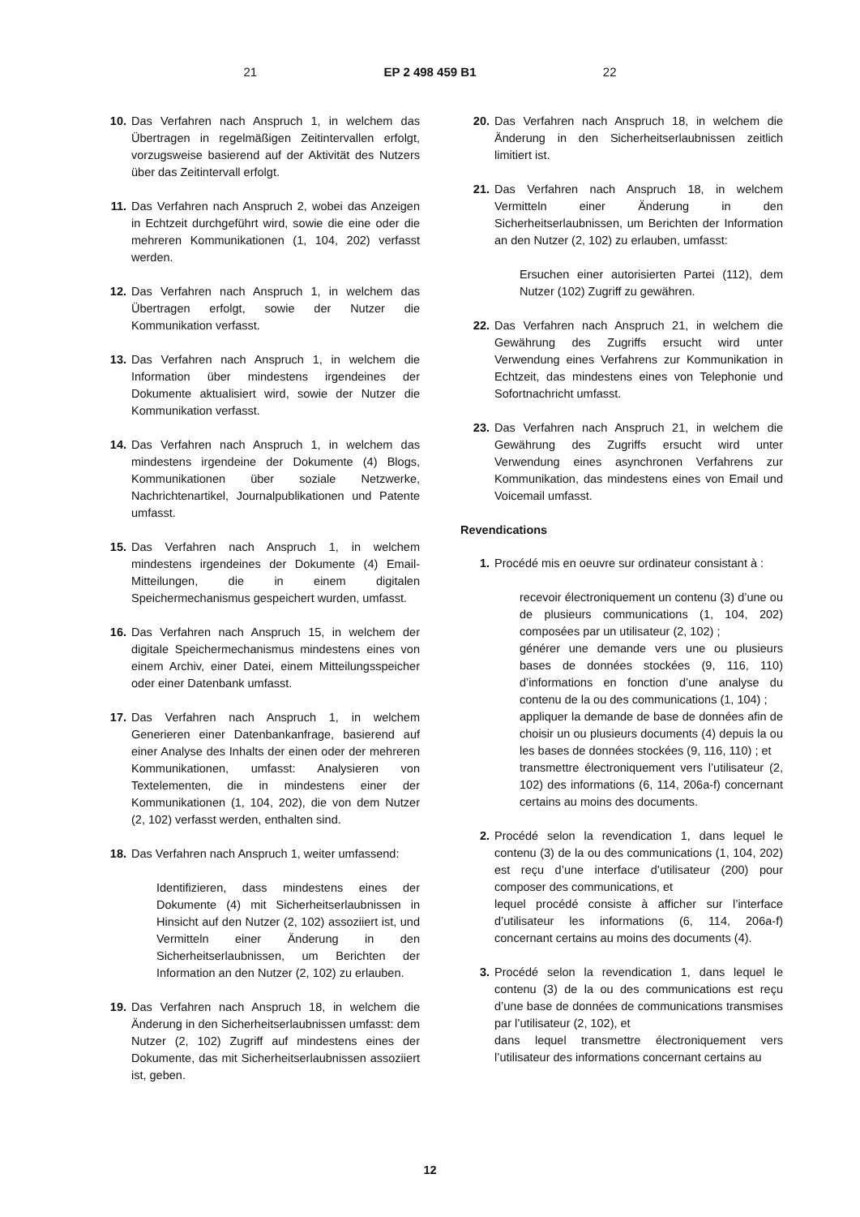21 EP 2 498 459 B1 22
10. Das Verfahren nach Anspruch 1, in welchem das Übertragen in regelmäßigen Zeitintervallen erfolgt, vorzugsweise basierend auf der Aktivität des Nutzers über das Zeitintervall erfolgt.
11. Das Verfahren nach Anspruch 2, wobei das Anzeigen in Echtzeit durchgeführt wird, sowie die eine oder die mehreren Kommunikationen (1, 104, 202) verfasst werden.
12. Das Verfahren nach Anspruch 1, in welchem das Übertragen erfolgt, sowie der Nutzer die Kommunikation verfasst.
13. Das Verfahren nach Anspruch 1, in welchem die Information über mindestens irgendeines der Dokumente aktualisiert wird, sowie der Nutzer die Kommunikation verfasst.
14. Das Verfahren nach Anspruch 1, in welchem das mindestens irgendeine der Dokumente (4) Blogs, Kommunikationen über soziale Netzwerke, Nachrichtenartikel, Journalpublikationen und Patente umfasst.
15. Das Verfahren nach Anspruch 1, in welchem mindestens irgendeines der Dokumente (4) Email-Mitteilungen, die in einem digitalen Speichermechanismus gespeichert wurden, umfasst.
16. Das Verfahren nach Anspruch 15, in welchem der digitale Speichermechanismus mindestens eines von einem Archiv, einer Datei, einem Mitteilungsspeicher oder einer Datenbank umfasst.
17. Das Verfahren nach Anspruch 1, in welchem Generieren einer Datenbankanfrage, basierend auf einer Analyse des Inhalts der einen oder der mehreren Kommunikationen, umfasst: Analysieren von Textelementen, die in mindestens einer der Kommunikationen (1, 104, 202), die von dem Nutzer (2, 102) verfasst werden, enthalten sind.
18. Das Verfahren nach Anspruch 1, weiter umfassend:
Identifizieren, dass mindestens eines der Dokumente (4) mit Sicherheitserlaubnissen in Hinsicht auf den Nutzer (2, 102) assoziiert ist, und Vermitteln einer Änderung in den Sicherheitserlaubnissen, um Berichten der Information an den Nutzer (2, 102) zu erlauben.
19. Das Verfahren nach Anspruch 18, in welchem die Änderung in den Sicherheitserlaubnissen umfasst: dem Nutzer (2, 102) Zugriff auf mindestens eines der Dokumente, das mit Sicherheitserlaubnissen assoziiert ist, geben.
20. Das Verfahren nach Anspruch 18, in welchem die Änderung in den Sicherheitserlaubnissen zeitlich limitiert ist.
21. Das Verfahren nach Anspruch 18, in welchem Vermitteln einer Änderung in den Sicherheitserlaubnissen, um Berichten der Information an den Nutzer (2, 102) zu erlauben, umfasst:
Ersuchen einer autorisierten Partei (112), dem Nutzer (102) Zugriff zu gewähren.
22. Das Verfahren nach Anspruch 21, in welchem die Gewährung des Zugriffs ersucht wird unter Verwendung eines Verfahrens zur Kommunikation in Echtzeit, das mindestens eines von Telephonie und Sofortnachricht umfasst.
23. Das Verfahren nach Anspruch 21, in welchem die Gewährung des Zugriffs ersucht wird unter Verwendung eines asynchronen Verfahrens zur Kommunikation, das mindestens eines von Email und Voicemail umfasst.
Revendications
1. Procédé mis en oeuvre sur ordinateur consistant à :
recevoir électroniquement un contenu (3) d’une ou de plusieurs communications (1, 104, 202) composées par un utilisateur (2, 102) ;
générer une demande vers une ou plusieurs bases de données stockées (9, 116, 110) d’informations en fonction d’une analyse du contenu de la ou des communications (1, 104) ;
appliquer la demande de base de données afin de choisir un ou plusieurs documents (4) depuis la ou les bases de données stockées (9, 116, 110) ; et
transmettre électroniquement vers l’utilisateur (2, 102) des informations (6, 114, 206a-f) concernant certains au moins des documents.
2. Procédé selon la revendication 1, dans lequel le contenu (3) de la ou des communications (1, 104, 202) est reçu d’une interface d’utilisateur (200) pour composer des communications, et
lequel procédé consiste à afficher sur l’interface d’utilisateur les informations (6, 114, 206a-f) concernant certains au moins des documents (4).
3. Procédé selon la revendication 1, dans lequel le contenu (3) de la ou des communications est reçu d’une base de données de communications transmises par l’utilisateur (2, 102), et
dans lequel transmettre électroniquement vers l’utilisateur des informations concernant certains au
12